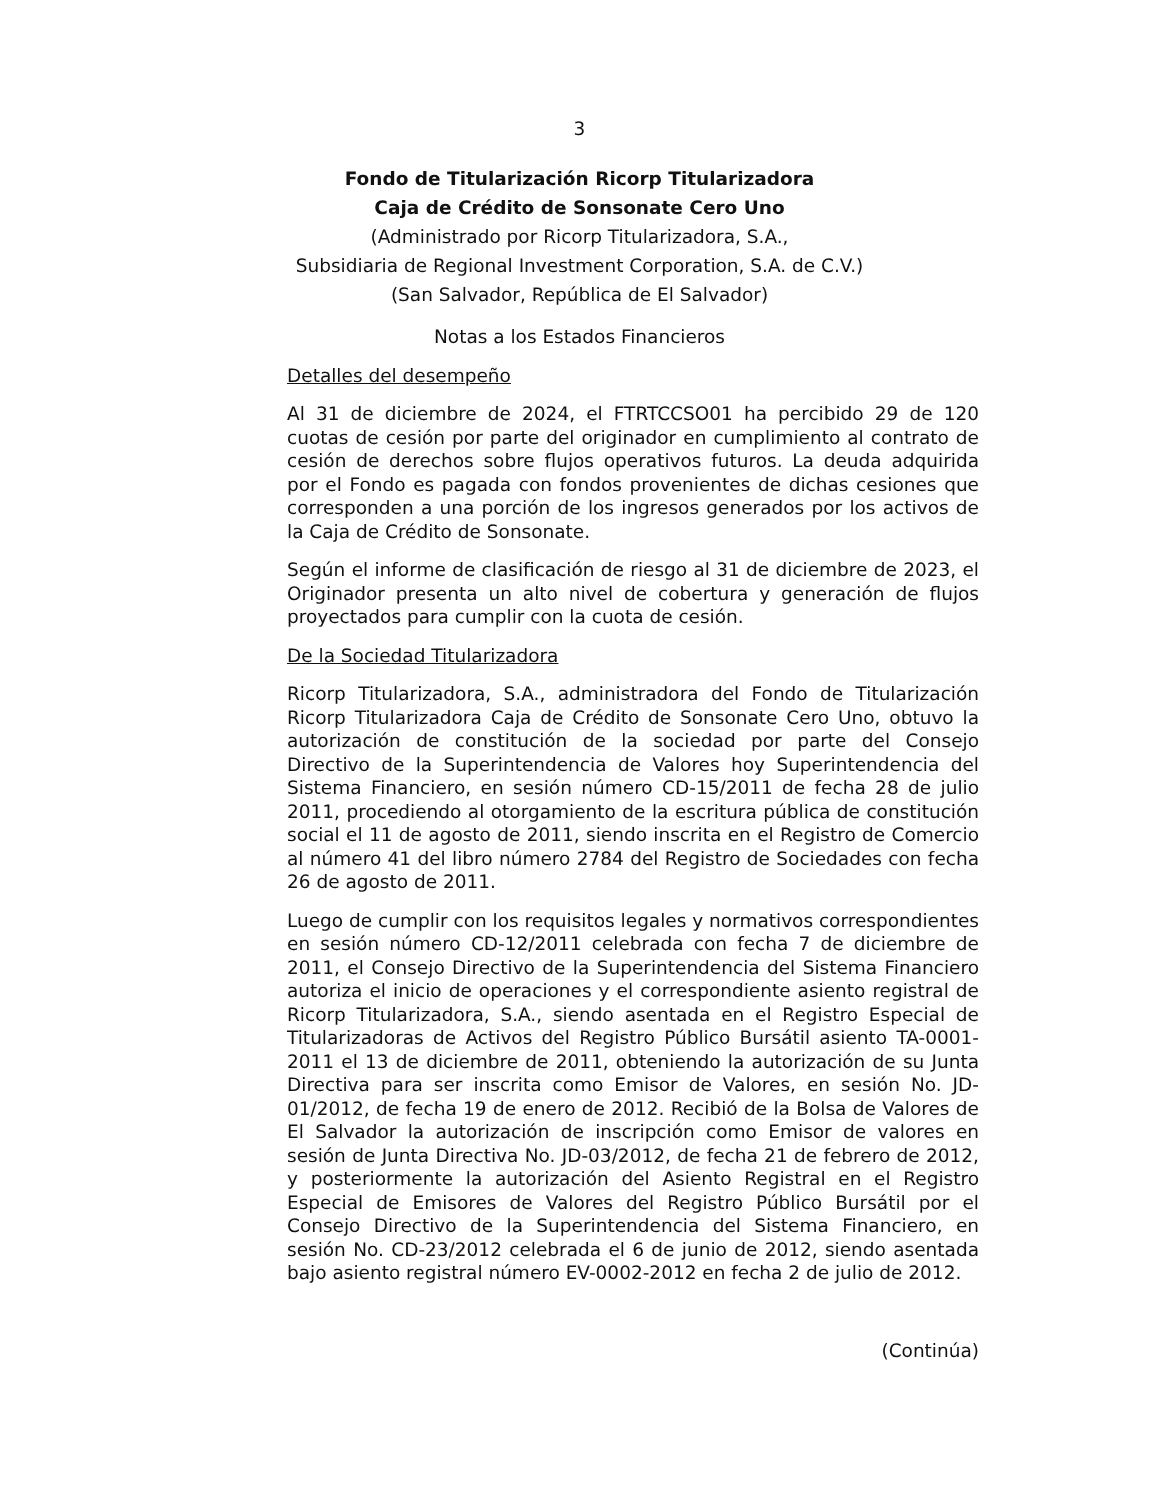3
Fondo de Titularización Ricorp Titularizadora
Caja de Crédito de Sonsonate Cero Uno
(Administrado por Ricorp Titularizadora, S.A.,
Subsidiaria de Regional Investment Corporation, S.A. de C.V.)
(San Salvador, República de El Salvador)
Notas a los Estados Financieros
Detalles del desempeño
Al 31 de diciembre de 2024, el FTRTCCSO01 ha percibido 29 de 120 cuotas de cesión por parte del originador en cumplimiento al contrato de cesión de derechos sobre flujos operativos futuros. La deuda adquirida por el Fondo es pagada con fondos provenientes de dichas cesiones que corresponden a una porción de los ingresos generados por los activos de la Caja de Crédito de Sonsonate.
Según el informe de clasificación de riesgo al 31 de diciembre de 2023, el Originador presenta un alto nivel de cobertura y generación de flujos proyectados para cumplir con la cuota de cesión.
De la Sociedad Titularizadora
Ricorp Titularizadora, S.A., administradora del Fondo de Titularización Ricorp Titularizadora Caja de Crédito de Sonsonate Cero Uno, obtuvo la autorización de constitución de la sociedad por parte del Consejo Directivo de la Superintendencia de Valores hoy Superintendencia del Sistema Financiero, en sesión número CD-15/2011 de fecha 28 de julio 2011, procediendo al otorgamiento de la escritura pública de constitución social el 11 de agosto de 2011, siendo inscrita en el Registro de Comercio al número 41 del libro número 2784 del Registro de Sociedades con fecha 26 de agosto de 2011.
Luego de cumplir con los requisitos legales y normativos correspondientes en sesión número CD-12/2011 celebrada con fecha 7 de diciembre de 2011, el Consejo Directivo de la Superintendencia del Sistema Financiero autoriza el inicio de operaciones y el correspondiente asiento registral de Ricorp Titularizadora, S.A., siendo asentada en el Registro Especial de Titularizadoras de Activos del Registro Público Bursátil asiento TA-0001-2011 el 13 de diciembre de 2011, obteniendo la autorización de su Junta Directiva para ser inscrita como Emisor de Valores, en sesión No. JD-01/2012, de fecha 19 de enero de 2012. Recibió de la Bolsa de Valores de El Salvador la autorización de inscripción como Emisor de valores en sesión de Junta Directiva No. JD-03/2012, de fecha 21 de febrero de 2012, y posteriormente la autorización del Asiento Registral en el Registro Especial de Emisores de Valores del Registro Público Bursátil por el Consejo Directivo de la Superintendencia del Sistema Financiero, en sesión No. CD-23/2012 celebrada el 6 de junio de 2012, siendo asentada bajo asiento registral número EV-0002-2012 en fecha 2 de julio de 2012.
(Continúa)